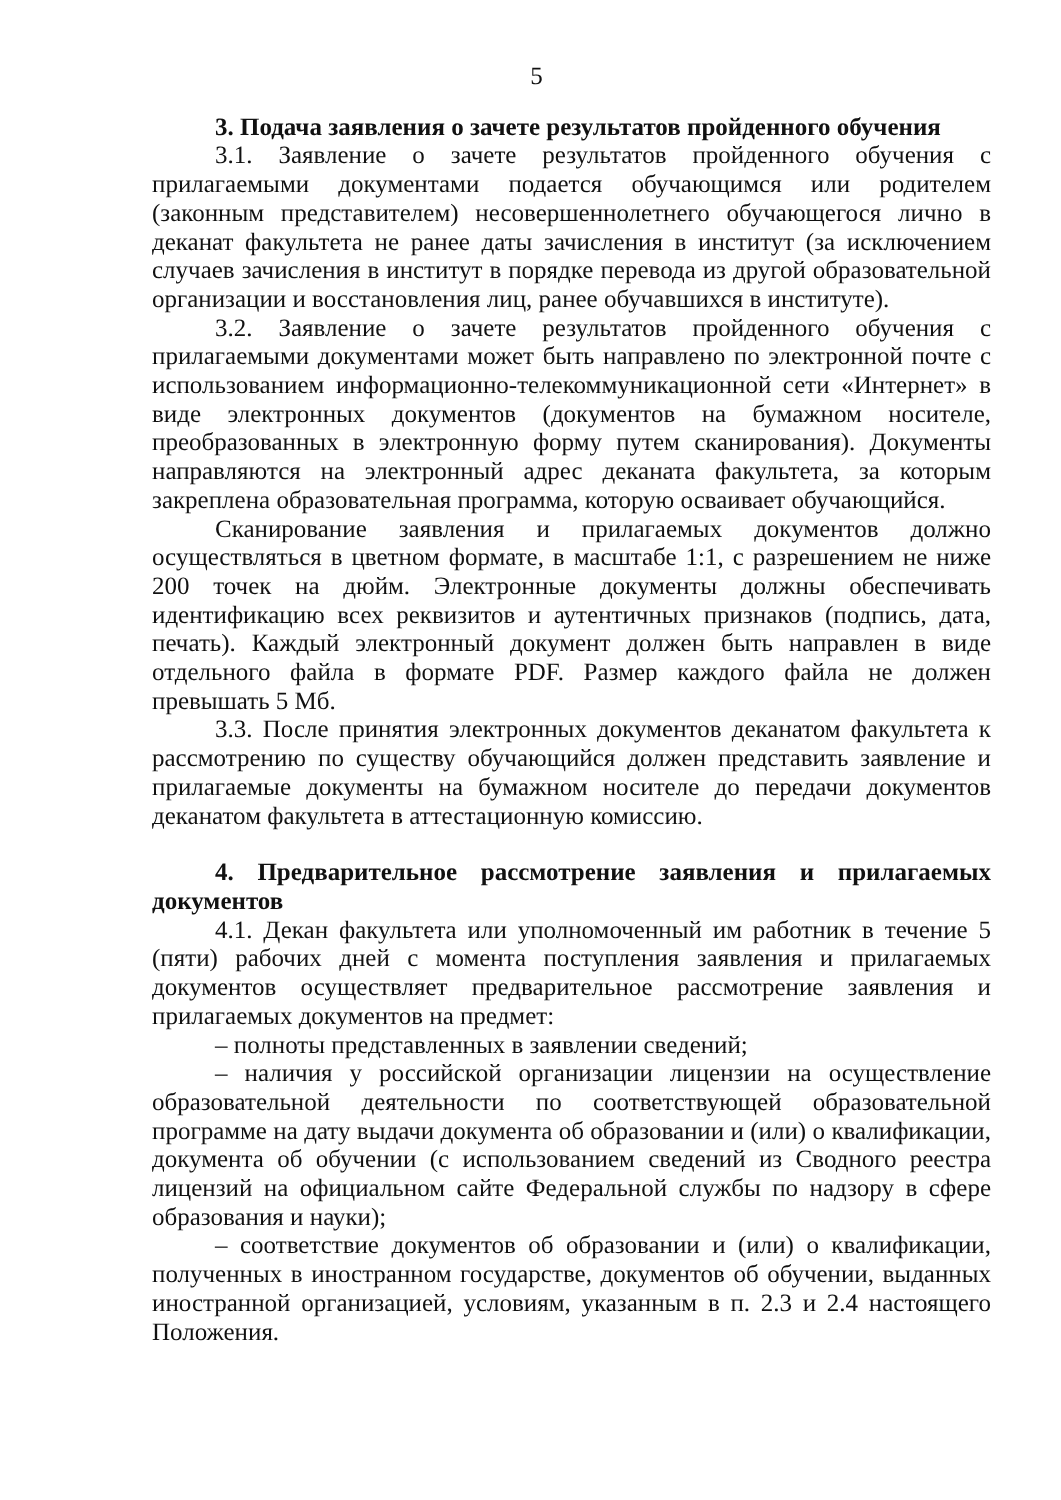5
3. Подача заявления о зачете результатов пройденного обучения
3.1. Заявление о зачете результатов пройденного обучения с прилагаемыми документами подается обучающимся или родителем (законным представителем) несовершеннолетнего обучающегося лично в деканат факультета не ранее даты зачисления в институт (за исключением случаев зачисления в институт в порядке перевода из другой образовательной организации и восстановления лиц, ранее обучавшихся в институте).
3.2. Заявление о зачете результатов пройденного обучения с прилагаемыми документами может быть направлено по электронной почте с использованием информационно-телекоммуникационной сети «Интернет» в виде электронных документов (документов на бумажном носителе, преобразованных в электронную форму путем сканирования). Документы направляются на электронный адрес деканата факультета, за которым закреплена образовательная программа, которую осваивает обучающийся.
Сканирование заявления и прилагаемых документов должно осуществляться в цветном формате, в масштабе 1:1, с разрешением не ниже 200 точек на дюйм. Электронные документы должны обеспечивать идентификацию всех реквизитов и аутентичных признаков (подпись, дата, печать). Каждый электронный документ должен быть направлен в виде отдельного файла в формате PDF. Размер каждого файла не должен превышать 5 Мб.
3.3. После принятия электронных документов деканатом факультета к рассмотрению по существу обучающийся должен представить заявление и прилагаемые документы на бумажном носителе до передачи документов деканатом факультета в аттестационную комиссию.
4. Предварительное рассмотрение заявления и прилагаемых документов
4.1. Декан факультета или уполномоченный им работник в течение 5 (пяти) рабочих дней с момента поступления заявления и прилагаемых документов осуществляет предварительное рассмотрение заявления и прилагаемых документов на предмет:
– полноты представленных в заявлении сведений;
– наличия у российской организации лицензии на осуществление образовательной деятельности по соответствующей образовательной программе на дату выдачи документа об образовании и (или) о квалификации, документа об обучении (с использованием сведений из Сводного реестра лицензий на официальном сайте Федеральной службы по надзору в сфере образования и науки);
– соответствие документов об образовании и (или) о квалификации, полученных в иностранном государстве, документов об обучении, выданных иностранной организацией, условиям, указанным в п. 2.3 и 2.4 настоящего Положения.